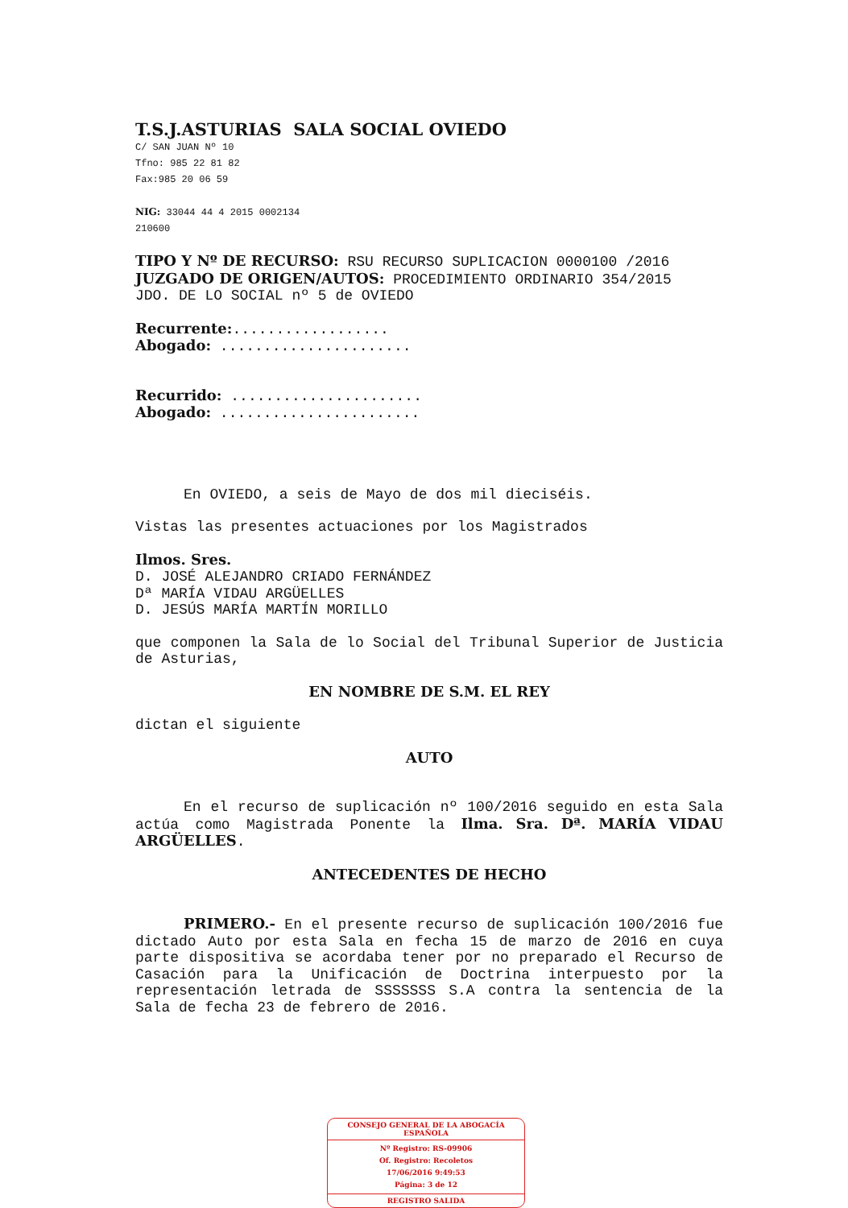T.S.J.ASTURIAS SALA SOCIAL OVIEDO
C/ SAN JUAN Nº 10
Tfno: 985 22 81 82
Fax:985 20 06 59
NIG: 33044 44 4 2015 0002134
210600
TIPO Y Nº DE RECURSO: RSU RECURSO SUPLICACION 0000100 /2016
JUZGADO DE ORIGEN/AUTOS: PROCEDIMIENTO ORDINARIO 354/2015
JDO. DE LO SOCIAL nº 5 de OVIEDO
Recurrente:..................
Abogado: ......................
Recurrido: ......................
Abogado: .......................
En OVIEDO, a seis de Mayo de dos mil dieciséis.
Vistas las presentes actuaciones por los Magistrados
Ilmos. Sres.
D. JOSÉ ALEJANDRO CRIADO FERNÁNDEZ
Dª MARÍA VIDAU ARGÜELLES
D. JESÚS MARÍA MARTÍN MORILLO
que componen la Sala de lo Social del Tribunal Superior de Justicia de Asturias,
EN NOMBRE DE S.M. EL REY
dictan el siguiente
AUTO
En el recurso de suplicación nº 100/2016 seguido en esta Sala actúa como Magistrada Ponente la Ilma. Sra. Dª. MARÍA VIDAU ARGÜELLES.
ANTECEDENTES DE HECHO
PRIMERO.- En el presente recurso de suplicación 100/2016 fue dictado Auto por esta Sala en fecha 15 de marzo de 2016 en cuya parte dispositiva se acordaba tener por no preparado el Recurso de Casación para la Unificación de Doctrina interpuesto por la representación letrada de SSSSSSS S.A contra la sentencia de la Sala de fecha 23 de febrero de 2016.
CONSEJO GENERAL DE LA ABOGACÍA ESPAÑOLA
Nº Registro: RS-09906
Of. Registro: Recoletos
17/06/2016 9:49:53
Página: 3 de 12
REGISTRO SALIDA